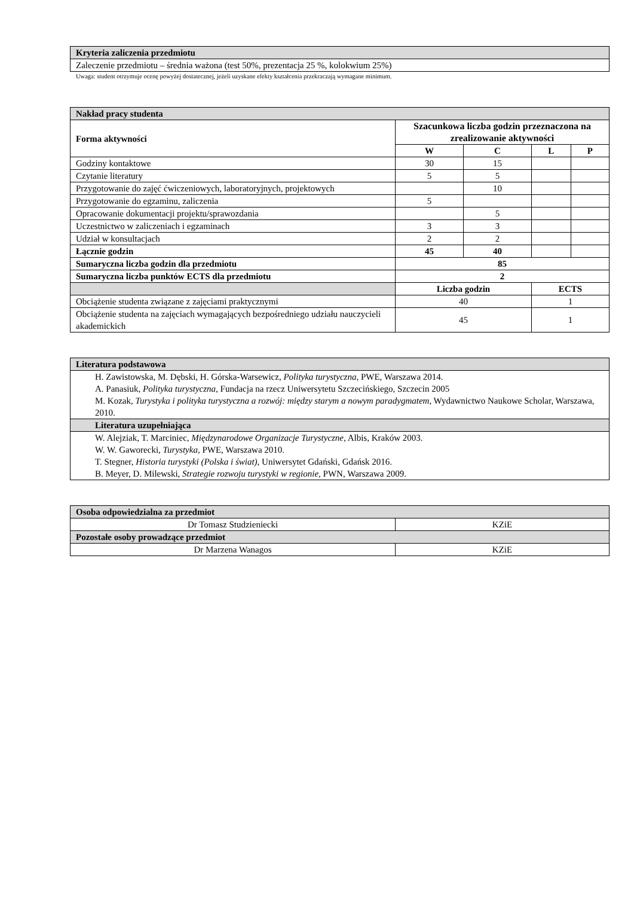| Kryteria zaliczenia przedmiotu |
| Zaleczenie przedmiotu – średnia ważona (test 50%, prezentacja 25 %, kolokwium 25%) |
Uwaga: student otrzymuje ocenę powyżej dostatecznej, jeżeli uzyskane efekty kształcenia przekraczają wymagane minimum.
| Nakład pracy studenta | | | | |
| Forma aktywności | Szacunkowa liczba godzin przeznaczona na zrealizowanie aktywności | | | |
| | W | C | L | P |
| Godziny kontaktowe | 30 | 15 | | |
| Czytanie literatury | 5 | 5 | | |
| Przygotowanie do zajęć ćwiczeniowych, laboratoryjnych, projektowych | | 10 | | |
| Przygotowanie do egzaminu, zaliczenia | 5 | | | |
| Opracowanie dokumentacji projektu/sprawozdania | | 5 | | |
| Uczestnictwo w zaliczeniach i egzaminach | 3 | 3 | | |
| Udział w konsultacjach | 2 | 2 | | |
| Łącznie godzin | 45 | 40 | | |
| Sumaryczna liczba godzin dla przedmiotu | 85 | | | |
| Sumaryczna liczba punktów ECTS dla przedmiotu | 2 | | | |
| | Liczba godzin | | ECTS | |
| Obciążenie studenta związane z zajęciami praktycznymi | 40 | | 1 | |
| Obciążenie studenta na zajęciach wymagających bezpośredniego udziału nauczycieli akademickich | 45 | | 1 | |
| Literatura podstawowa |
| H. Zawistowska, M. Dębski, H. Górska-Warsewicz, Polityka turystyczna , PWE, Warszawa 2014. A. Panasiuk, Polityka turystyczna , Fundacja na rzecz Uniwersytetu Szczecińskiego, Szczecin 2005 M. Kozak, Turystyka i polityka turystyczna a rozwój: między starym a nowym paradygmatem, Wydawnictwo Naukowe Scholar, Warszawa, 2010. |
| Literatura uzupełniająca |
| W. Alejziak, T. Marciniec, Międzynarodowe Organizacje Turystyczne , Albis, Kraków 2003. W. W. Gaworecki, Turystyka, PWE, Warszawa 2010. T. Stegner, Historia turystyki (Polska i świat), Uniwersytet Gdański, Gdańsk 2016. B. Meyer, D. Milewski, Strategie rozwoju turystyki w regionie, PWN, Warszawa 2009. |
| Osoba odpowiedzialna za przedmiot | |
| Dr Tomasz Studzieniecki | KZiE |
| Pozostałe osoby prowadzące przedmiot | |
| Dr Marzena Wanagos | KZiE |